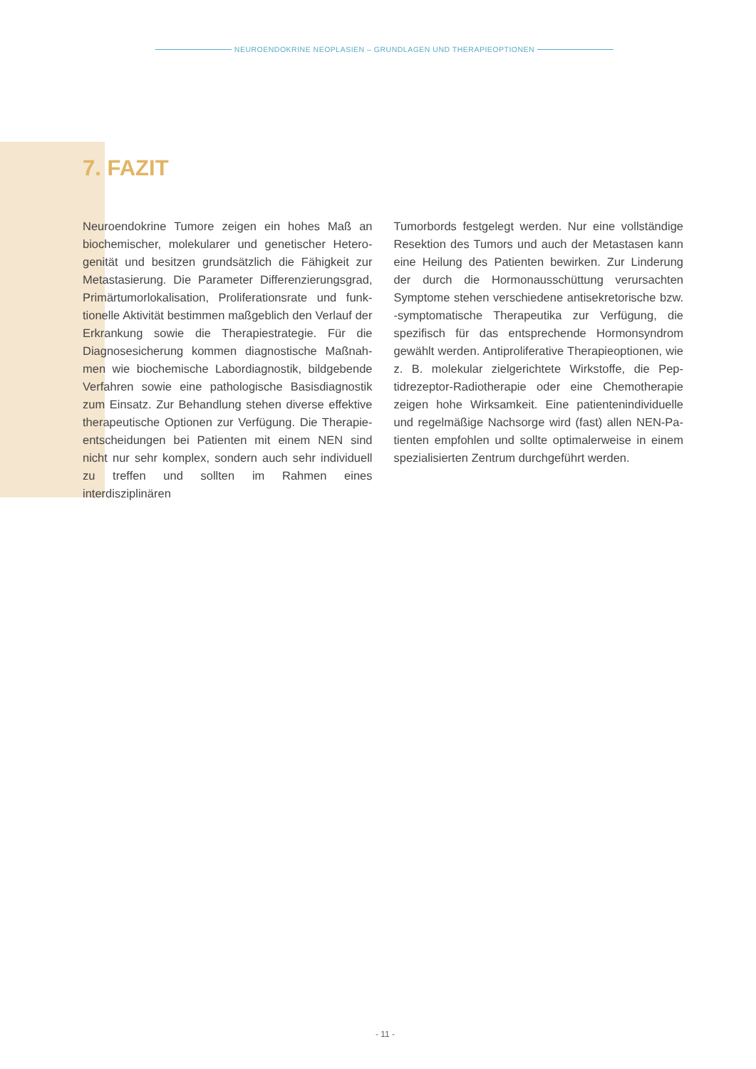NEUROENDOKRINE NEOPLASIEN – GRUNDLAGEN UND THERAPIEOPTIONEN
7. FAZIT
Neuroendokrine Tumore zeigen ein hohes Maß an biochemischer, molekularer und genetischer Hetero­genität und besitzen grundsätzlich die Fähigkeit zur Metastasierung. Die Parameter Differenzierungsgrad, Primärtumorlokalisation, Proliferationsrate und funk­tionelle Aktivität bestimmen maßgeblich den Verlauf der Erkrankung sowie die Therapiestrategie. Für die Diagnosesicherung kommen diagnostische Maßnah­men wie biochemische Labordiagnostik, bildgebende Verfahren sowie eine pathologische Basisdiagnostik zum Einsatz. Zur Behandlung stehen diverse effektive therapeutische Optionen zur Verfügung. Die Therapie­entscheidungen bei Patienten mit einem NEN sind nicht nur sehr komplex, sondern auch sehr individuell zu treffen und sollten im Rahmen eines interdisziplinären
Tumorbords festgelegt werden. Nur eine vollständige Resektion des Tumors und auch der Metastasen kann eine Heilung des Patienten bewirken. Zur Linderung der durch die Hormonausschüttung verursachten Symptome stehen verschiedene antisekretorische bzw. -symptomatische Therapeutika zur Verfügung, die spezifisch für das entsprechende Hormonsyndrom gewählt werden. Antiproliferative Therapieoptionen, wie z. B. molekular zielgerichtete Wirkstoffe, die Pep­tidrezeptor-Radiotherapie oder eine Chemotherapie zeigen hohe Wirksamkeit. Eine patientenindividuelle und regelmäßige Nachsorge wird (fast) allen NEN-Pa­tienten empfohlen und sollte optimalerweise in einem spezialisierten Zentrum durchgeführt werden.
- 11 -